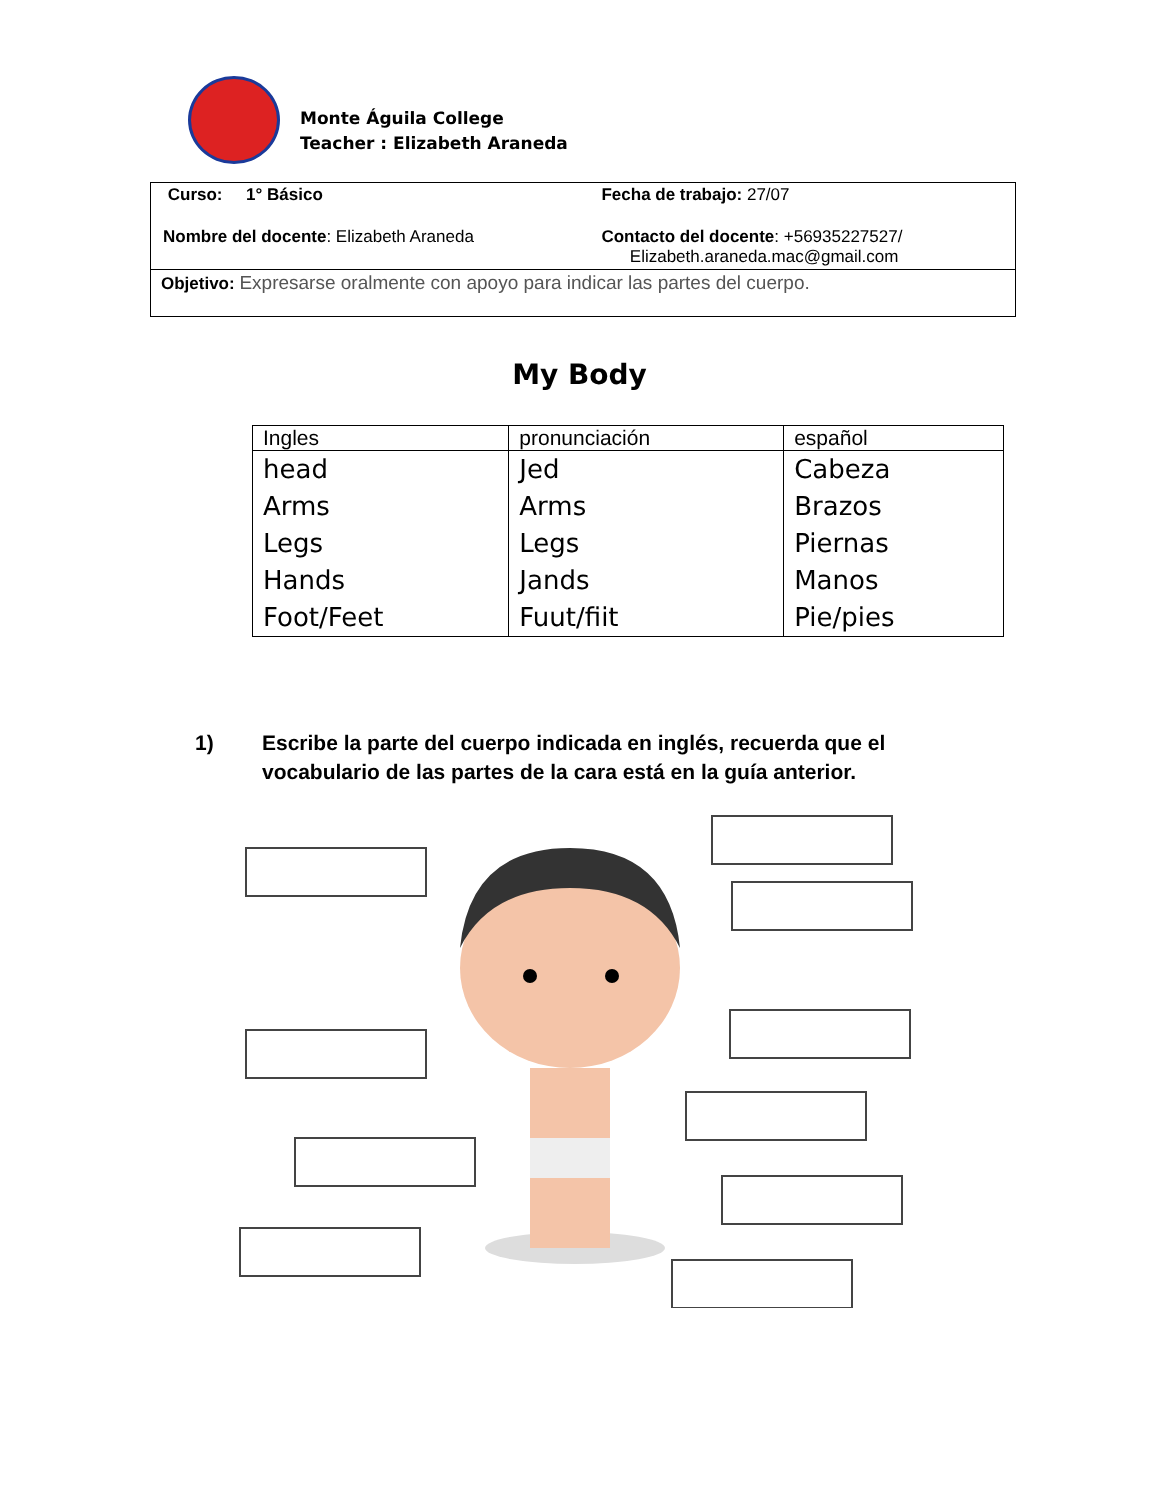Monte Águila College
Teacher : Elizabeth Araneda
| Curso: 1° Básico | Fecha de trabajo: 27/07 |
| Nombre del docente : Elizabeth Araneda | Contacto del docente : +56935227527/ Elizabeth.araneda.mac@gmail.com |
| Objetivo: Expresarse oralmente con apoyo para indicar las partes del cuerpo. | |
My Body
| Ingles | pronunciación | español |
| --- | --- | --- |
| head | Jed | Cabeza |
| Arms | Arms | Brazos |
| Legs | Legs | Piernas |
| Hands | Jands | Manos |
| Foot/Feet | Fuut/fiit | Pie/pies |
1) Escribe la parte del cuerpo indicada en inglés, recuerda que el
vocabulario de las partes de la cara está en la guía anterior.